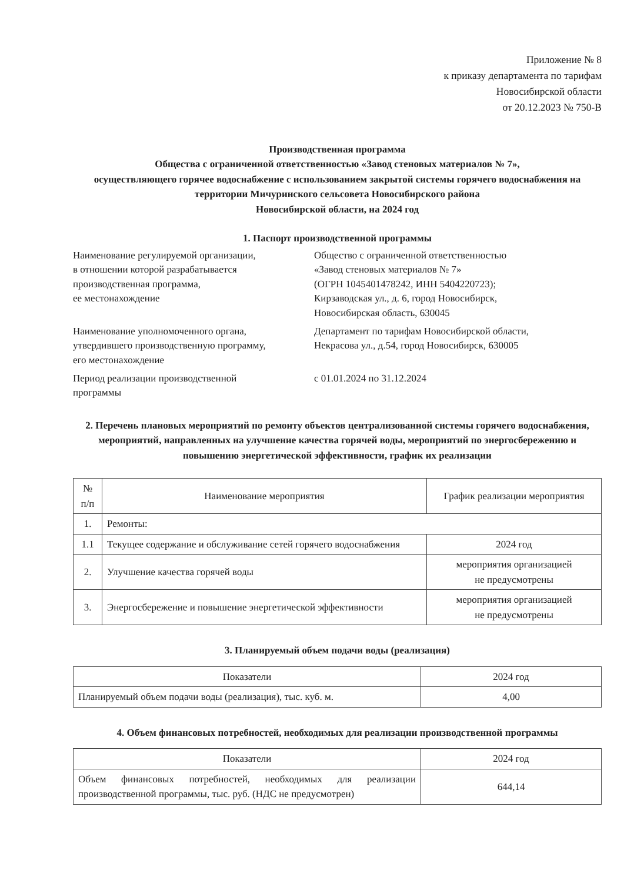Приложение № 8
к приказу департамента по тарифам
Новосибирской области
от 20.12.2023 № 750-В
Производственная программа
Общества с ограниченной ответственностью «Завод стеновых материалов № 7»,
осуществляющего горячее водоснабжение с использованием закрытой системы горячего водоснабжения на территории Мичуринского сельсовета Новосибирского района
Новосибирской области, на 2024 год
1. Паспорт производственной программы
Наименование регулируемой организации,
в отношении которой разрабатывается
производственная программа,
ее местонахождение
Общество с ограниченной ответственностью
«Завод стеновых материалов № 7»
(ОГРН 1045401478242, ИНН 5404220723);
Кирзаводская ул., д. 6, город Новосибирск,
Новосибирская область, 630045
Наименование уполномоченного органа,
утвердившего производственную программу,
его местонахождение
Департамент по тарифам Новосибирской области,
Некрасова ул., д.54, город Новосибирск, 630005
Период реализации производственной
программы
с 01.01.2024 по 31.12.2024
2. Перечень плановых мероприятий по ремонту объектов централизованной системы горячего водоснабжения, мероприятий, направленных на улучшение качества горячей воды, мероприятий по энергосбережению и повышению энергетической эффективности, график их реализации
| № п/п | Наименование мероприятия | График реализации мероприятия |
| --- | --- | --- |
| 1. | Ремонты: | |
| 1.1 | Текущее содержание и обслуживание сетей горячего водоснабжения | 2024 год |
| 2. | Улучшение качества горячей воды | мероприятия организацией не предусмотрены |
| 3. | Энергосбережение и повышение энергетической эффективности | мероприятия организацией не предусмотрены |
3. Планируемый объем подачи воды (реализация)
| Показатели | 2024 год |
| --- | --- |
| Планируемый объем подачи воды (реализация), тыс. куб. м. | 4,00 |
4. Объем финансовых потребностей, необходимых для реализации производственной программы
| Показатели | 2024 год |
| --- | --- |
| Объем финансовых потребностей, необходимых для реализации производственной программы, тыс. руб. (НДС не предусмотрен) | 644,14 |